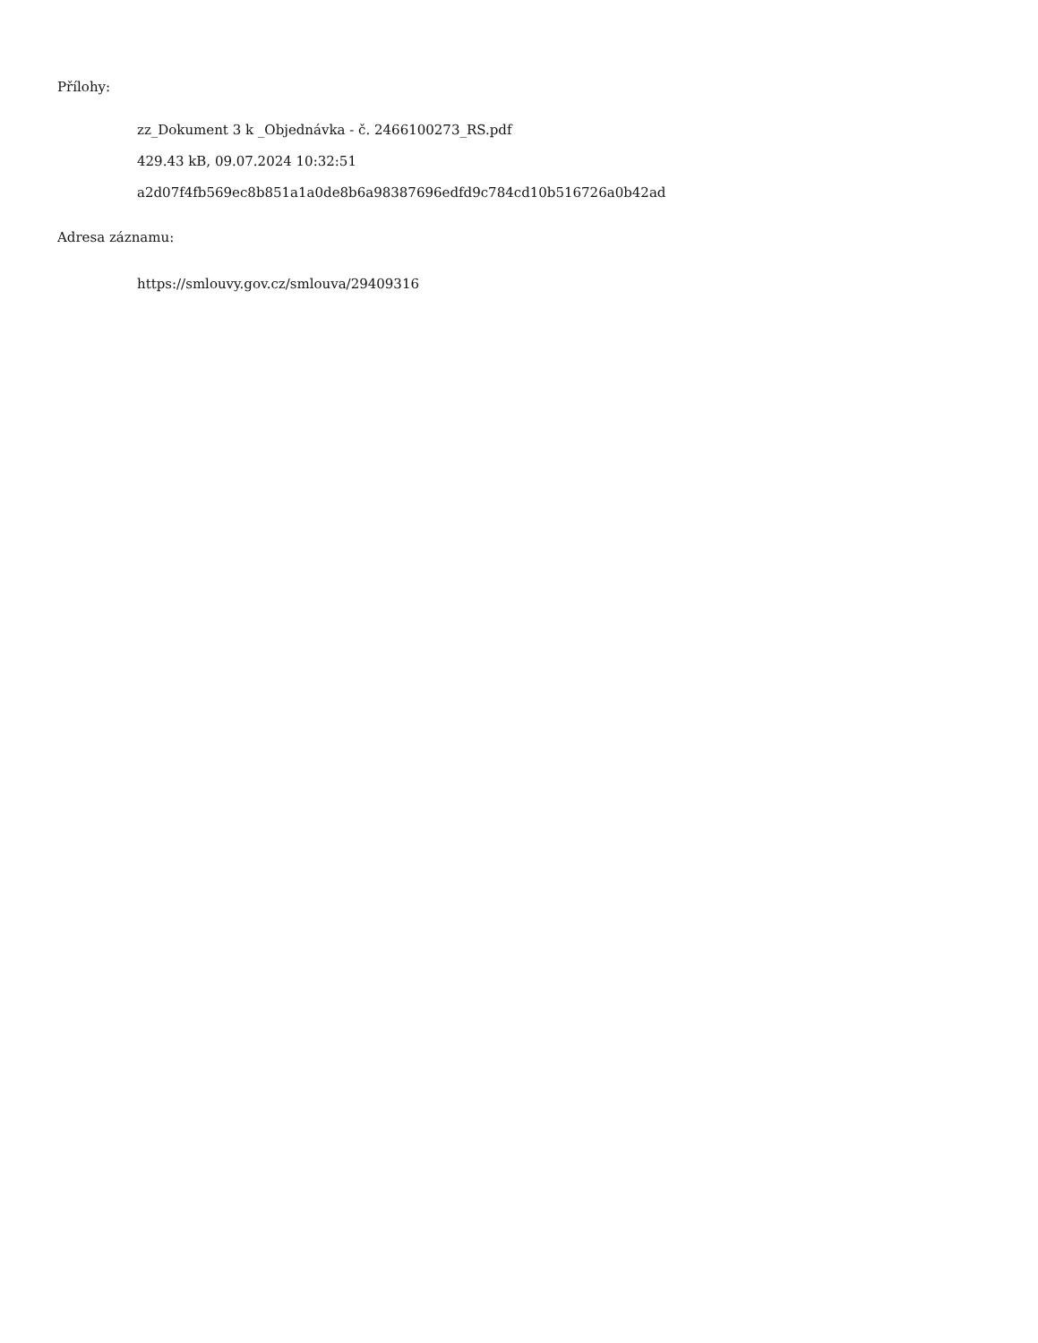Přílohy:
zz_Dokument 3 k _Objednávka - č. 2466100273_RS.pdf
429.43 kB, 09.07.2024 10:32:51
a2d07f4fb569ec8b851a1a0de8b6a98387696edfd9c784cd10b516726a0b42ad
Adresa záznamu:
https://smlouvy.gov.cz/smlouva/29409316